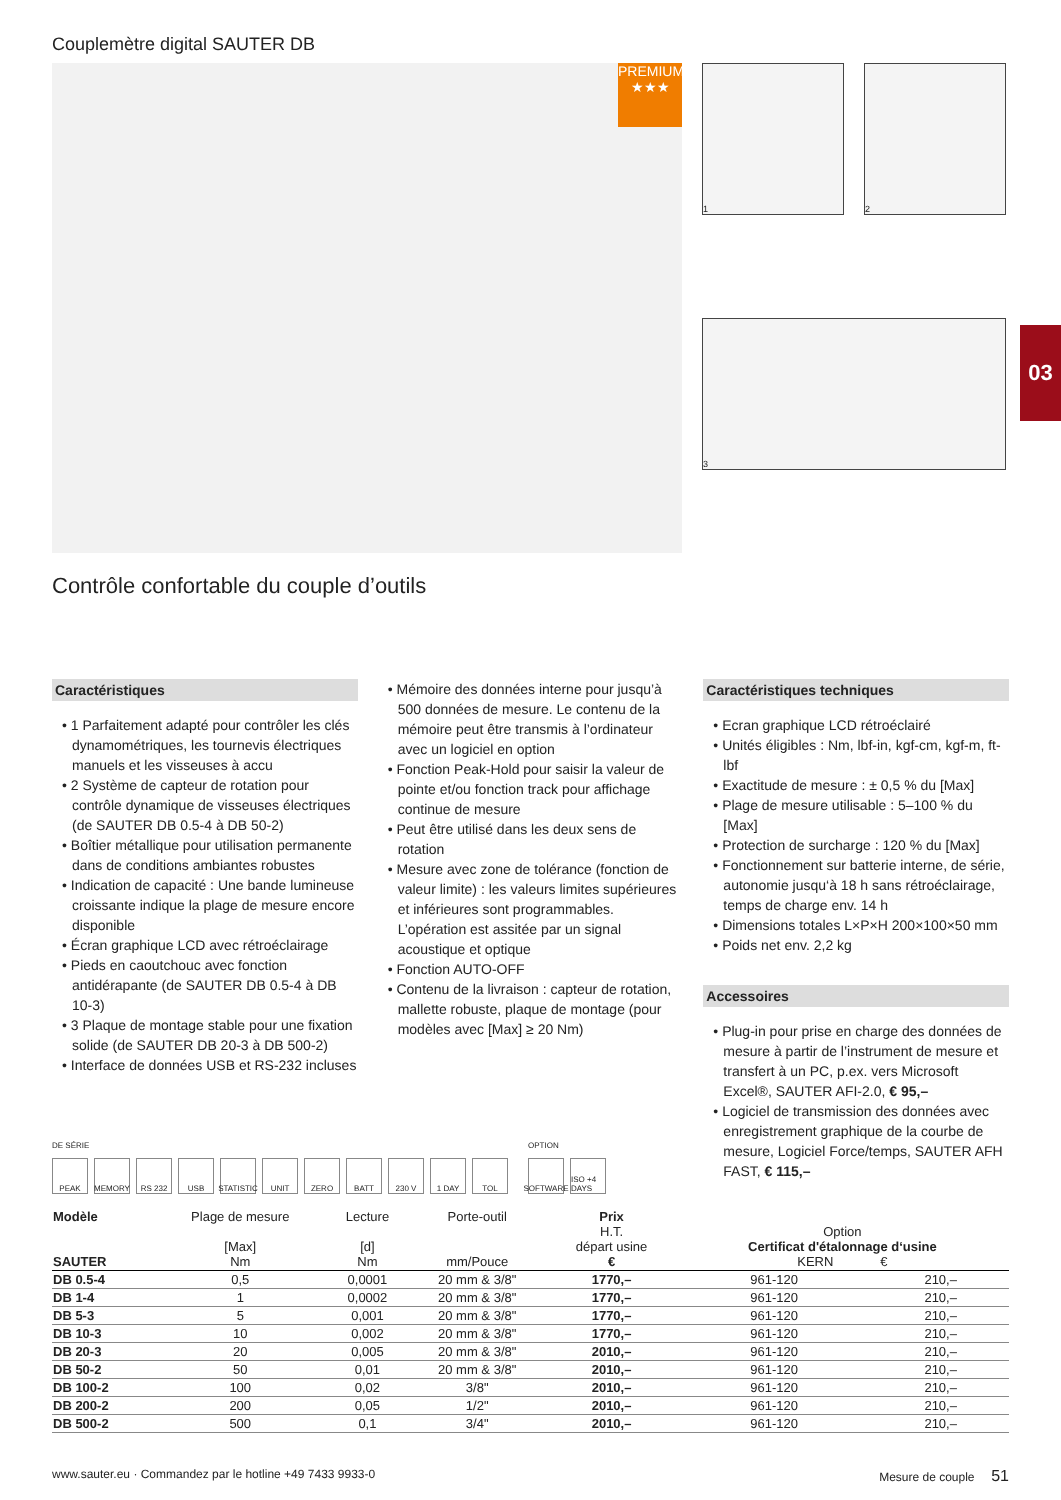03
Couplemètre digital SAUTER DB
PREMIUM
★★★
1
2
3
Contrôle confortable du couple d’outils
Caractéristiques
• 1 Parfaitement adapté pour contrôler les clés dynamométriques, les tournevis électriques manuels et les visseuses à accu
• 2 Système de capteur de rotation pour contrôle dynamique de visseuses électriques (de SAUTER DB 0.5-4 à DB 50-2)
• Boîtier métallique pour utilisation permanente dans de conditions ambiantes robustes
• Indication de capacité : Une bande lumineuse croissante indique la plage de mesure encore disponible
• Écran graphique LCD avec rétroéclairage
• Pieds en caoutchouc avec fonction antidérapante (de SAUTER DB 0.5-4 à DB 10-3)
• 3 Plaque de montage stable pour une fixation solide (de SAUTER DB 20-3 à DB 500-2)
• Interface de données USB et RS-232 incluses
• Mémoire des données interne pour jusqu’à 500 données de mesure. Le contenu de la mémoire peut être transmis à l’ordinateur avec un logiciel en option
• Fonction Peak-Hold pour saisir la valeur de pointe et/ou fonction track pour affichage continue de mesure
• Peut être utilisé dans les deux sens de rotation
• Mesure avec zone de tolérance (fonction de valeur limite) : les valeurs limites supérieures et inférieures sont programmables. L’opération est assitée par un signal acoustique et optique
• Fonction AUTO-OFF
• Contenu de la livraison : capteur de rotation, mallette robuste, plaque de montage (pour modèles avec [Max] ≥ 20 Nm)
Caractéristiques techniques
• Ecran graphique LCD rétroéclairé
• Unités éligibles : Nm, lbf-in, kgf-cm, kgf-m, ft-lbf
• Exactitude de mesure : ± 0,5 % du [Max]
• Plage de mesure utilisable : 5–100 % du [Max]
• Protection de surcharge : 120 % du [Max]
• Fonctionnement sur batterie interne, de série, autonomie jusqu‘à 18 h sans rétroéclairage, temps de charge env. 14 h
• Dimensions totales L×P×H 200×100×50 mm
• Poids net env. 2,2 kg
Accessoires
• Plug-in pour prise en charge des données de mesure à partir de l’instrument de mesure et transfert à un PC, p.ex. vers Microsoft Excel®, SAUTER AFI-2.0, € 95,–
• Logiciel de transmission des données avec enregistrement graphique de la courbe de mesure, Logiciel Force/temps, SAUTER AFH FAST, € 115,–
DE SÉRIE
PEAK MEMORY RS 232 USB STATISTIC UNIT ZERO BATT 230 V 1 DAY TOL
OPTION
SOFTWARE ISO +4 DAYS
| Modèle SAUTER | Plage de mesure [Max] Nm | Lecture [d] Nm | Porte-outil mm/Pouce | Prix H.T. départ usine € | Option Certificat d'étalonnage d‘usine KERN € | |
| --- | --- | --- | --- | --- | --- | --- |
| DB 0.5-4 | 0,5 | 0,0001 | 20 mm & 3/8" | 1770,– | 961-120 | 210,– |
| DB 1-4 | 1 | 0,0002 | 20 mm & 3/8" | 1770,– | 961-120 | 210,– |
| DB 5-3 | 5 | 0,001 | 20 mm & 3/8" | 1770,– | 961-120 | 210,– |
| DB 10-3 | 10 | 0,002 | 20 mm & 3/8" | 1770,– | 961-120 | 210,– |
| DB 20-3 | 20 | 0,005 | 20 mm & 3/8" | 2010,– | 961-120 | 210,– |
| DB 50-2 | 50 | 0,01 | 20 mm & 3/8" | 2010,– | 961-120 | 210,– |
| DB 100-2 | 100 | 0,02 | 3/8" | 2010,– | 961-120 | 210,– |
| DB 200-2 | 200 | 0,05 | 1/2" | 2010,– | 961-120 | 210,– |
| DB 500-2 | 500 | 0,1 | 3/4" | 2010,– | 961-120 | 210,– |
www.sauter.eu · Commandez par le hotline +49 7433 9933-0 Mesure de couple 51